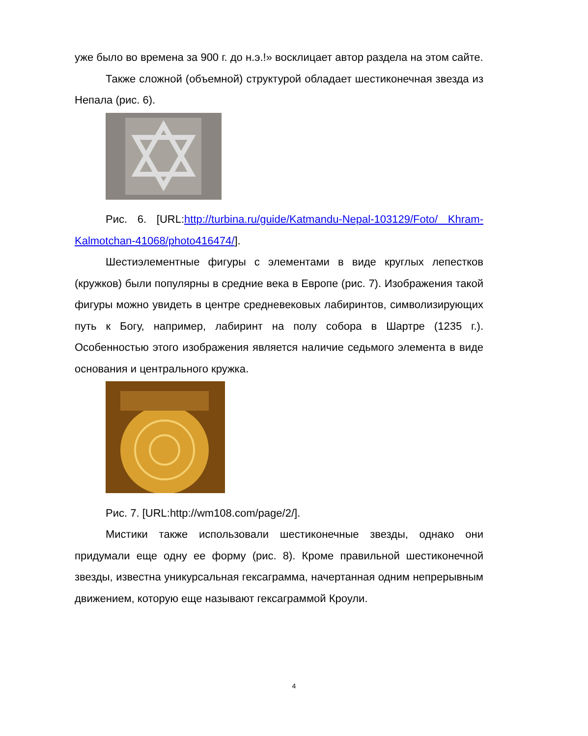уже было во времена за 900 г. до н.э.!» восклицает автор раздела на этом сайте.
Также сложной (объемной) структурой обладает шестиконечная звезда из Непала (рис. 6).
Рис. 6. [URL:http://turbina.ru/guide/Katmandu-Nepal-103129/Foto/ Khram-Kalmotchan-41068/photo416474/].
Шестиэлементные фигуры с элементами в виде круглых лепестков (кружков) были популярны в средние века в Европе (рис. 7). Изображения такой фигуры можно увидеть в центре средневековых лабиринтов, символизирующих путь к Богу, например, лабиринт на полу собора в Шартре (1235 г.). Особенностью этого изображения является наличие седьмого элемента в виде основания и центрального кружка.
Рис. 7. [URL:http://wm108.com/page/2/].
Мистики также использовали шестиконечные звезды, однако они придумали еще одну ее форму (рис. 8). Кроме правильной шестиконечной звезды, известна уникурсальная гексаграмма, начертанная одним непрерывным движением, которую еще называют гексаграммой Кроули.
4